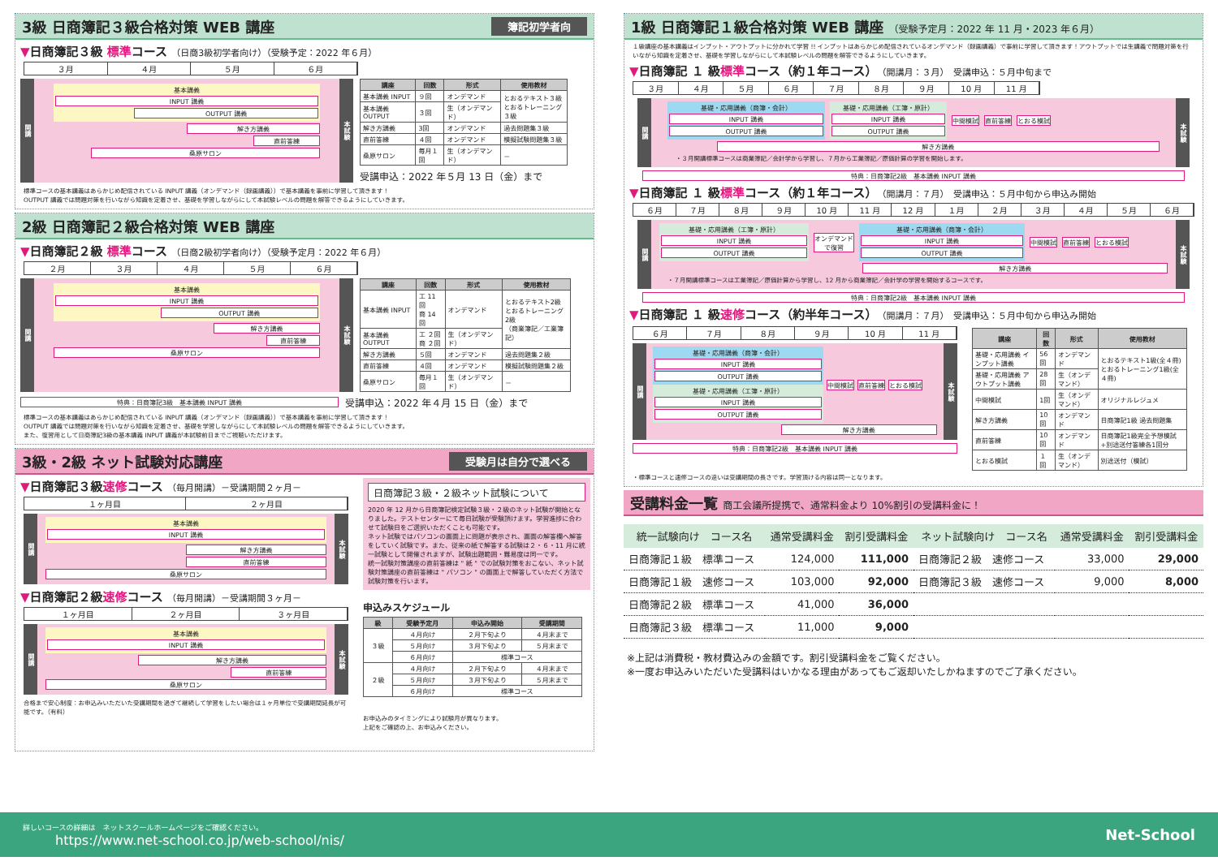3級 日商簿記３級合格対策 WEB 講座 簿記初学者向
▼日商簿記３級 標準コース （日商3級初学者向け）（受験予定：2022 年６月）
３月 ４月 ５月 ６月
開講
基本講義
INPUT 講義
OUTPUT 講義
解き方講義
直前答練
桑原サロン
本試験
| 講座 | 回数 | 形式 | 使用教材 |
| --- | --- | --- | --- |
| 基本講義 INPUT | ９回 | オンデマンド | とおるテキスト３級 とおるトレーニング３級 |
| 基本講義 OUTPUT | ３回 | 生（オンデマンド） | |
| 解き方講義 | 3回 | オンデマンド | 過去問題集３級 |
| 直前答練 | ４回 | オンデマンド | 模擬試験問題集３級 |
| 桑原サロン | 毎月１回 | 生（オンデマンド） | － |
受講申込：2022 年５月 13 日（金）まで
標準コースの基本講義はあらかじめ配信されている INPUT 講義（オンデマンド（録画講義））で基本講義を事前に学習して頂きます！
OUTPUT 講義では問題対策を行いながら知識を定着させ、基礎を学習しながらにして本試験レベルの問題を解答できるようにしていきます。
2級 日商簿記２級合格対策 WEB 講座
▼日商簿記２級 標準コース （日商2級初学者向け）（受験予定月：2022 年６月）
２月 ３月 ４月 ５月 ６月
開講
基本講義
INPUT 講義
OUTPUT 講義
解き方講義
直前答練
桑原サロン
本試験
| 講座 | 回数 | 形式 | 使用教材 |
| --- | --- | --- | --- |
| 基本講義 INPUT | 工 11 回 商 14 回 | オンデマンド | とおるテキスト2級 とおるトレーニング2級 （商業簿記／工業簿記） |
| 基本講義 OUTPUT | 工 ２回 商 ２回 | 生（オンデマンド） | |
| 解き方講義 | ５回 | オンデマンド | 過去問題集２級 |
| 直前答練 | ４回 | オンデマンド | 模擬試験問題集２級 |
| 桑原サロン | 毎月１回 | 生（オンデマンド） | － |
特典：日商簿記3級　基本講義 INPUT 講義
受講申込：2022 年４月 15 日（金）まで
標準コースの基本講義はあらかじめ配信されている INPUT 講義（オンデマンド（録画講義））で基本講義を事前に学習して頂きます！
OUTPUT 講義では問題対策を行いながら知識を定着させ、基礎を学習しながらにして本試験レベルの問題を解答できるようにしていきます。
また、復習用として日商簿記3級の基本講義 INPUT 講義が本試験前日までご視聴いただけます。
3級・2級 ネット試験対応講座 受験月は自分で選べる
▼日商簿記３級速修コース （毎月開講）－受講期間２ヶ月－
１ヶ月目 ２ヶ月目
開講
基本講義
INPUT 講義
解き方講義
直前答練
桑原サロン
本試験
▼日商簿記２級速修コース （毎月開講）－受講期間３ヶ月－
１ヶ月目 ２ヶ月目 ３ヶ月目
開講
基本講義
INPUT 講義
解き方講義
直前答練
桑原サロン
本試験
合格まで安心制度：お申込みいただいた受講期間を過ぎて継続して学習をしたい場合は１ヶ月単位で受講期間延長が可能です。（有料）
日商簿記３級・２級ネット試験について
2020 年 12 月から日商簿記検定試験３級・２級のネット試験が開始となりました。テストセンターにて毎日試験が受験頂けます。学習進捗に合わせて試験日をご選択いただくことも可能です。
ネット試験ではパソコンの画面上に問題が表示され、画面の解答欄へ解答をしていく試験です。また、従来の紙で解答する試験は２・６・11 月に統一試験として開催されますが、試験出題範囲・難易度は同一です。
統一試験対策講座の直前答練は " 紙 " での試験対策をおこない、ネット試験対策講座の直前答練は " パソコン " の画面上で解答していただく方法で試験対策を行います。
申込みスケジュール
| 級 | 受験予定月 | 申込み開始 | 受講期間 |
| --- | --- | --- | --- |
| ３級 | ４月向け | ２月下旬より | ４月末まで |
| | ５月向け | ３月下旬より | ５月末まで |
| | ６月向け | 標準コース | |
| ２級 | ４月向け | ２月下旬より | ４月末まで |
| | ５月向け | ３月下旬より | ５月末まで |
| | ６月向け | 標準コース | |
お申込みのタイミングにより試験月が異なります。
上記をご確認の上、お申込みください。
1級 日商簿記１級合格対策 WEB 講座 （受験予定月：2022 年 11 月・2023 年６月）
１級講座の基本講義はインプット・アウトプットに分かれて学習 !! インプットはあらかじめ配信されているオンデマンド（録画講義）で事前に学習して頂きます！アウトプットでは生講義で問題対策を行いながら知識を定着させ、基礎を学習しながらにして本試験レベルの問題を解答できるようにしていきます。
▼日商簿記 １ 級標準コース（約１年コース）（開講月：３月）　受講申込：５月中旬まで
３月 ４月 ５月 ６月 ７月 ８月 ９月 10 月 11 月
開講
基礎・応用講義（商簿・会計）
INPUT 講義
OUTPUT 講義
基礎・応用講義（工簿・原計）
INPUT 講義
OUTPUT 講義
中間模試 直前答練 とおる模試
解き方講義
・３月開講標準コースは商業簿記／会計学から学習し、７月から工業簿記／原価計算の学習を開始します。
本試験
特典：日商簿記2級　基本講義 INPUT 講義
▼日商簿記 １ 級標準コース（約１年コース）（開講月：７月）　受講申込：５月中旬から申込み開始
６月 ７月 ８月 ９月 10 月 11 月 12 月 １月 ２月 ３月 ４月 ５月 ６月
開講
基礎・応用講義（工簿・原計）
INPUT 講義
OUTPUT 講義
オンデマンド
で復習
基礎・応用講義（商簿・会計）
INPUT 講義
OUTPUT 講義
中間模試 直前答練 とおる模試
解き方講義
・７月開講標準コースは工業簿記／原価計算から学習し、12 月から商業簿記／会計学の学習を開始するコースです。
本試験
特典：日商簿記2級　基本講義 INPUT 講義
▼日商簿記 １ 級速修コース（約半年コース）（開講月：７月）　受講申込：５月中旬から申込み開始
６月 ７月 ８月 ９月 10 月 11 月
開講
基礎・応用講義（商簿・会計）
INPUT 講義
OUTPUT 講義
基礎・応用講義（工簿・原計）
INPUT 講義
OUTPUT 講義
中間模試 直前答練 とおる模試
解き方講義
本試験
特典：日商簿記2級　基本講義 INPUT 講義
| 講座 | 回数 | 形式 | 使用教材 |
| --- | --- | --- | --- |
| 基礎・応用講義 インプット講義 | 56 回 | オンデマンド | とおるテキスト1級(全４冊) とおるトレーニング1級(全４冊) |
| 基礎・応用講義 アウトプット講義 | 28 回 | 生（オンデマンド） | |
| 中間模試 | 1回 | 生（オンデマンド） | オリジナルレジュメ |
| 解き方講義 | 10 回 | オンデマンド | 日商簿記1級 過去問題集 |
| 直前答練 | 10 回 | オンデマンド | 日商簿記1級完全予想模試 +別途送付答練各1回分 |
| とおる模試 | １回 | 生（オンデマンド） | 別途送付（模試） |
・標準コースと速修コースの違いは受講期間の長さです。学習頂ける内容は同一となります。
受講料金一覧 商工会議所提携で、通常料金より 10%割引の受講料金に！
| 統一試験向け コース名 | 通常受講料金 | 割引受講料金 | ネット試験向け コース名 | 通常受講料金 | 割引受講料金 |
| --- | --- | --- | --- | --- | --- |
| 日商簿記１級 標準コース | 124,000 | 111,000 | 日商簿記２級 速修コース | 33,000 | 29,000 |
| 日商簿記１級 速修コース | 103,000 | 92,000 | 日商簿記３級 速修コース | 9,000 | 8,000 |
| 日商簿記２級 標準コース | 41,000 | 36,000 | | | |
| 日商簿記３級 標準コース | 11,000 | 9,000 | | | |
※上記は消費税・教材費込みの金額です。割引受講料金をご覧ください。
※一度お申込みいただいた受講料はいかなる理由があってもご返却いたしかねますのでご了承ください。
詳しいコースの詳細は　ネットスクールホームページをご確認ください。
https://www.net-school.co.jp/web-school/nis/
Net-School